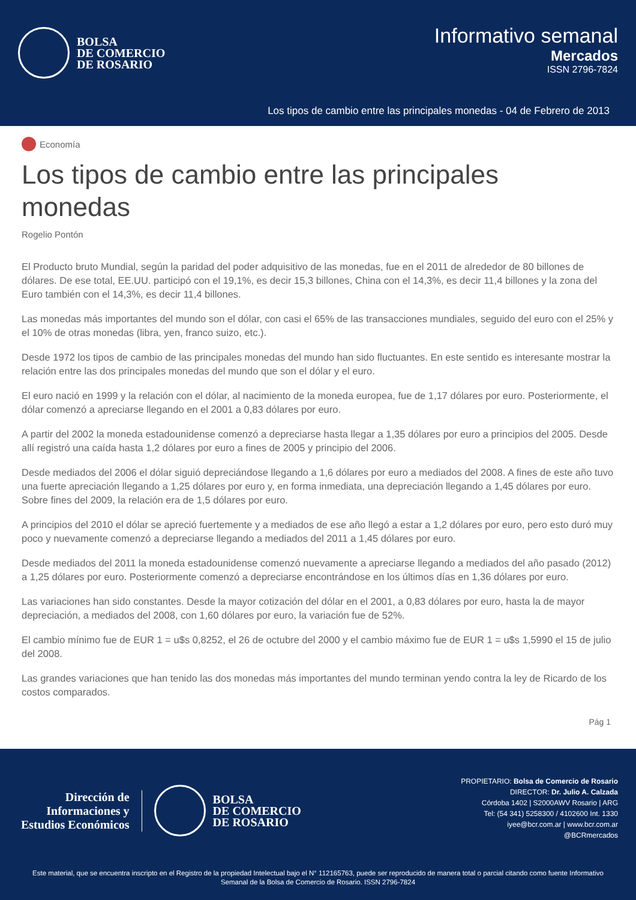BOLSA
DE COMERCIO
DE ROSARIO
Informativo semanal
Mercados
ISSN 2796-7824
Los tipos de cambio entre las principales monedas - 04 de Febrero de 2013
Economía
Los tipos de cambio entre las principales monedas
Rogelio Pontón
El Producto bruto Mundial, según la paridad del poder adquisitivo de las monedas, fue en el 2011 de alrededor de 80 billones de dólares. De ese total, EE.UU. participó con el 19,1%, es decir 15,3 billones, China con el 14,3%, es decir 11,4 billones y la zona del Euro también con el 14,3%, es decir 11,4 billones.
Las monedas más importantes del mundo son el dólar, con casi el 65% de las transacciones mundiales, seguido del euro con el 25% y el 10% de otras monedas (libra, yen, franco suizo, etc.).
Desde 1972 los tipos de cambio de las principales monedas del mundo han sido fluctuantes. En este sentido es interesante mostrar la relación entre las dos principales monedas del mundo que son el dólar y el euro.
El euro nació en 1999 y la relación con el dólar, al nacimiento de la moneda europea, fue de 1,17 dólares por euro. Posteriormente, el dólar comenzó a apreciarse llegando en el 2001 a 0,83 dólares por euro.
A partir del 2002 la moneda estadounidense comenzó a depreciarse hasta llegar a 1,35 dólares por euro a principios del 2005. Desde allí registró una caída hasta 1,2 dólares por euro a fines de 2005 y principio del 2006.
Desde mediados del 2006 el dólar siguió depreciándose llegando a 1,6 dólares por euro a mediados del 2008. A fines de este año tuvo una fuerte apreciación llegando a 1,25 dólares por euro y, en forma inmediata, una depreciación llegando a 1,45 dólares por euro. Sobre fines del 2009, la relación era de 1,5 dólares por euro.
A principios del 2010 el dólar se apreció fuertemente y a mediados de ese año llegó a estar a 1,2 dólares por euro, pero esto duró muy poco y nuevamente comenzó a depreciarse llegando a mediados del 2011 a 1,45 dólares por euro.
Desde mediados del 2011 la moneda estadounidense comenzó nuevamente a apreciarse llegando a mediados del año pasado (2012) a 1,25 dólares por euro. Posteriormente comenzó a depreciarse encontrándose en los últimos días en 1,36 dólares por euro.
Las variaciones han sido constantes. Desde la mayor cotización del dólar en el 2001, a 0,83 dólares por euro, hasta la de mayor depreciación, a mediados del 2008, con 1,60 dólares por euro, la variación fue de 52%.
El cambio mínimo fue de EUR 1 = u$s 0,8252, el 26 de octubre del 2000 y el cambio máximo fue de EUR 1 = u$s 1,5990 el 15 de julio del 2008.
Las grandes variaciones que han tenido las dos monedas más importantes del mundo terminan yendo contra la ley de Ricardo de los costos comparados.
Pág 1
Dirección de
Informaciones y
Estudios Económicos
BOLSA
DE COMERCIO
DE ROSARIO
PROPIETARIO: Bolsa de Comercio de Rosario
DIRECTOR: Dr. Julio A. Calzada
Córdoba 1402 | S2000AWV Rosario | ARG
Tel: (54 341) 5258300 / 4102600 Int. 1330
iyee@bcr.com.ar | www.bcr.com.ar
@BCRmercados
Este material, que se encuentra inscripto en el Registro de la propiedad Intelectual bajo el N° 112165763, puede ser reproducido de manera total o parcial citando como fuente Informativo Semanal de la Bolsa de Comercio de Rosario. ISSN 2796-7824